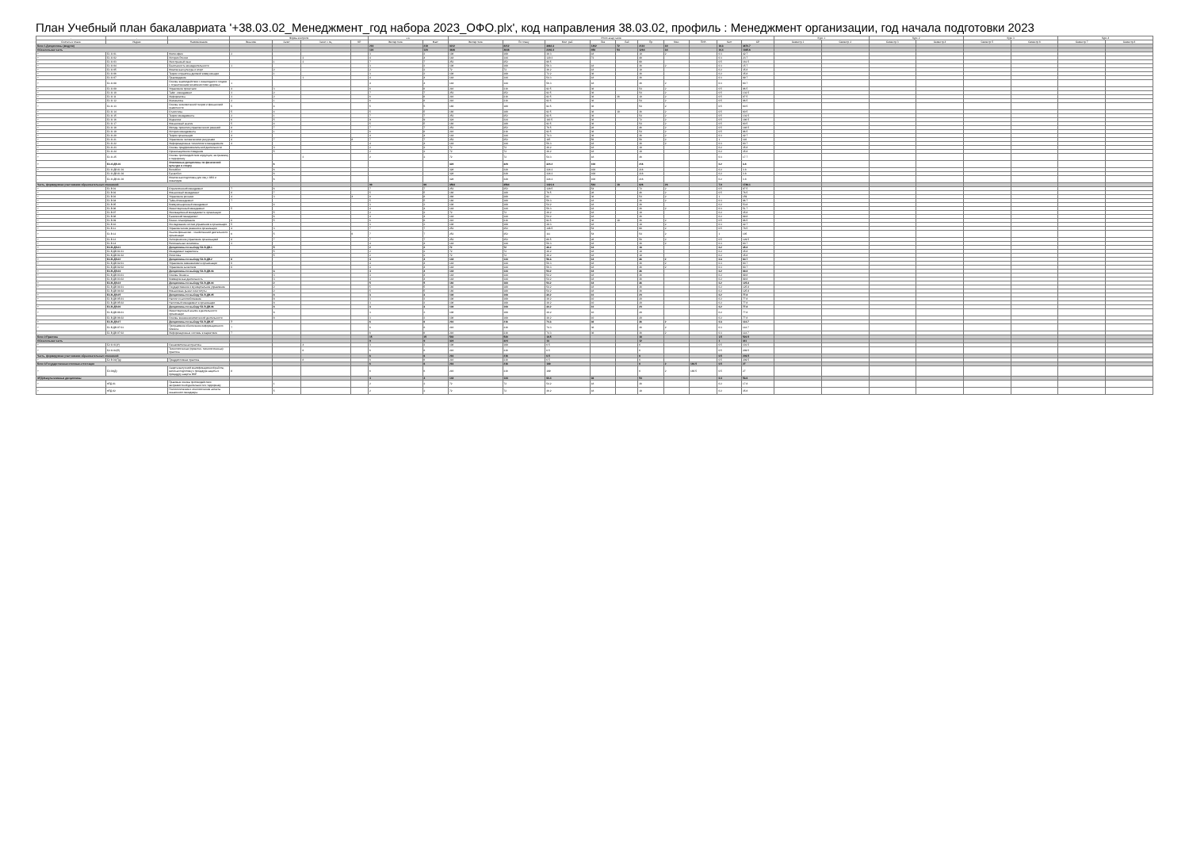План Учебный план бакалавриата '+38.03.02_Менеджмент_год набора 2023_ОФО.plx', код направления 38.03.02, профиль : Менеджмент организации, год начала подготовки 2023
| - | - | - | Форма контроля | | | | з.е. | | Итого акад.часов | | | | | | | | | | Курс 1 | | Курс 2 | | Курс 3 | | Курс 4 | |
| --- | --- | --- | --- | --- | --- | --- | --- | --- | --- | --- | --- | --- | --- | --- | --- | --- | --- | --- | --- | --- | --- | --- | --- | --- | --- | --- |
| Считать в плане | Индекс | Наименование | Экза мен | Зачет | Зачет с оц. | КР | Экспер тное | Факт | Экспер тное | По плану | Конт. раб. | Лек | Лаб | Пр | Конс | ПИА | Катт | СР | Семестр 1 | Семестр 2 | Семестр 3 | Семестр 4 | Семестр 5 | Семестр 6 | Семестр 7 | Семестр 8 |
| Блок 1.Дисциплины (модули) | | | | | | | 219 | 219 | 8212 | 8212 | 3662.3 | 1402 | 72 | 2110 | 30 | | 18.3 | 3670.7 | | | | | | | | |
| Обязательная часть | | | | | | | 120 | 120 | 4648 | 4648 | 2240.4 | 858 | 54 | 1284 | 34 | | 10.4 | 1935.6 | | | | | | | | |
| + | Б1.О.01 | Философия | 2 | | | | 3 | 3 | 108 | 108 | 38.3 | 18 | | 18 | 2 | | 0.3 | 42.7 | | | | | | | | |
| + | Б1.О.02 | История России | | | 2 | | 4 | 4 | 144 | 144 | 120.3 | 72 | | 48 | | | 0.3 | 23.7 | | | | | | | | |
| + | Б1.О.03 | Иностранный язык | | 1 | 2 | | 7 | 7 | 252 | 252 | 90.5 | | | 90 | | | 0.5 | 161.5 | | | | | | | | |
| + | Б1.О.04 | Безопасность жизнедеятельности | 1 | | | | 3 | 3 | 108 | 108 | 56.3 | 18 | | 36 | 2 | | 0.3 | 15.7 | | | | | | | | |
| + | Б1.О.05 | Физическая культура и спорт | | 2 | | | 2 | 2 | 72 | 72 | 36.2 | 18 | | 18 | | | 0.2 | 35.8 | | | | | | | | |
| + | Б1.О.06 | Теория и практика деловой коммуникации | | 1 | | | 3 | 3 | 108 | 108 | 72.2 | 36 | | 36 | | | 0.2 | 35.8 | | | | | | | | |
| + | Б1.О.07 | Правоведение | | | 1 | | 4 | 4 | 144 | 144 | 54.3 | 18 | | 36 | | | 0.3 | 89.7 | | | | | | | | |
| + | Б1.О.08 | Основы взаимодействия с инвалидами и лицами с ограниченными возможностями здоровья | 1 | | | | 4 | 4 | 144 | 144 | 56.3 | 18 | | 36 | 2 | | 0.3 | 60.7 | | | | | | | | |
| + | Б1.О.09 | Управление проектами | 4 | 3 | | | 6 | 6 | 216 | 216 | 92.5 | 36 | | 54 | 2 | | 0.5 | 96.5 | | | | | | | | |
| + | Б1.О.10 | Тайм - менеджмент | 3 | 2 | | | 7 | 7 | 252 | 252 | 92.5 | 36 | | 54 | 2 | | 0.5 | 132.5 | | | | | | | | |
| + | Б1.О.11 | Информатика | 3 | 2 | | | 6 | 6 | 216 | 216 | 92.5 | 36 | 36 | 18 | 2 | | 0.5 | 87.5 | | | | | | | | |
| + | Б1.О.12 | Математика | 2 | 1 | | | 6 | 6 | 216 | 216 | 92.5 | 36 | | 54 | 2 | | 0.5 | 96.5 | | | | | | | | |
| + | Б1.О.13 | Основы экономической теории и финансовой грамотности | 5 | 4 | | | 5 | 5 | 180 | 180 | 92.5 | 36 | | 54 | 2 | | 0.5 | 60.5 | | | | | | | | |
| + | Б1.О.14 | Статистика | 5 | 4 | | | 5 | 5 | 180 | 180 | 92.5 | 36 | 18 | 36 | 2 | | 0.5 | 60.5 | | | | | | | | |
| + | Б1.О.15 | Теория менеджмента | 2 | 1 | | | 7 | 7 | 252 | 252 | 92.5 | 36 | | 54 | 2 | | 0.5 | 132.5 | | | | | | | | |
| + | Б1.О.16 | Маркетинг | 6 | 5 | | | 9 | 9 | 324 | 324 | 110.5 | 36 | | 72 | 2 | | 0.5 | 186.5 | | | | | | | | |
| + | Б1.О.17 | Финансовый анализ | 5 | 4 | | | 5 | 5 | 180 | 180 | 92.5 | 36 | | 54 | 2 | | 0.5 | 60.5 | | | | | | | | |
| + | Б1.О.18 | Методы принятия управленческих решений | 8 | 7 | | | 7 | 7 | 252 | 252 | 76.5 | 28 | | 46 | 2 | | 0.5 | 148.5 | | | | | | | | |
| + | Б1.О.19 | История менеджмента | 2 | 1 | | | 6 | 6 | 216 | 216 | 92.5 | 36 | | 54 | 2 | | 0.5 | 96.5 | | | | | | | | |
| + | Б1.О.20 | Теория организации | 4 | | | | 4 | 4 | 144 | 144 | 74.3 | 36 | | 36 | 2 | | 0.3 | 42.7 | | | | | | | | |
| + | Б1.О.21 | Управление человеческими ресурсами | 8 | 7 | | 8 | 7 | 7 | 252 | 252 | 115 | 56 | | 56 | 2 | | 1 | 110 | | | | | | | | |
| + | Б1.О.22 | Информационные технологии в менеджменте | 4 | | | | 4 | 4 | 144 | 144 | 56.3 | 18 | | 36 | 2 | | 0.3 | 60.7 | | | | | | | | |
| + | Б1.О.23 | Основы предпринимательской деятельности | | 3 | | | 2 | 2 | 72 | 72 | 36.2 | 18 | | 18 | | | 0.2 | 35.8 | | | | | | | | |
| + | Б1.О.24 | Организационное поведение | | 5 | | | 2 | 2 | 72 | 72 | 36.2 | 18 | | 18 | | | 0.2 | 35.8 | | | | | | | | |
| + | Б1.О.25 | Основы противодействия коррупции, экстремизму и терроризму | | | 3 | | 2 | 2 | 72 | 72 | 54.3 | 18 | | 36 | | | 0.3 | 17.7 | | | | | | | | |
| + | Б1.О.ДВ.01 | Элективные дисциплины по физической культуре и спорту | | 6 | | | | | 328 | 328 | 324.2 | 108 | | 216 | | | 0.2 | 3.8 | | | | | | | | |
| + | Б1.О.ДВ.01.01 | Волейбол | | 6 | | | | | 328 | 328 | 324.2 | 108 | | 216 | | | 0.2 | 3.8 | | | | | | | | |
| - | Б1.О.ДВ.01.02 | Баскетбол | | 6 | | | | | 328 | 328 | 324.2 | 108 | | 216 | | | 0.2 | 3.8 | | | | | | | | |
| - | Б1.О.ДВ.01.03 | Физическая подготовка для лиц с ОВЗ и инвалидов | | 6 | | | | | 328 | 328 | 324.2 | 108 | | 216 | | | 0.2 | 3.8 | | | | | | | | |
| Часть, формируемая участниками образовательных отношений | | | | | | | 99 | 99 | 3564 | 3564 | 1421.9 | 544 | 18 | 826 | 26 | | 7.9 | 1746.1 | | | | | | | | |
| + | Б1.В.01 | Стратегический менеджмент | 7 | 6 | | | 7 | 7 | 252 | 252 | 128.5 | 54 | | 72 | 2 | | 0.5 | 87.5 | | | | | | | | |
| + | Б1.В.02 | Финансовый менеджмент | 8 | 7 | | | 5 | 5 | 180 | 180 | 76.5 | 28 | | 46 | 2 | | 0.5 | 76.5 | | | | | | | | |
| + | Б1.В.03 | Управление рисками | 4 | 3 | | 4 | 8 | 8 | 288 | 288 | 92 | 36 | | 54 | 2 | | 1 | 159 | | | | | | | | |
| + | Б1.В.04 | Тайный менеджмент | 7 | | | | 5 | 5 | 180 | 180 | 56.3 | 18 | | 36 | 2 | | 0.3 | 96.7 | | | | | | | | |
| + | Б1.В.05 | Коммуникационный менеджмент | | 4 | | | 3 | 3 | 108 | 108 | 54.2 | 18 | | 36 | | | 0.2 | 53.8 | | | | | | | | |
| + | Б1.В.06 | Инвестиционный менеджмент | 5 | | | | 4 | 4 | 144 | 144 | 56.3 | 18 | | 36 | 2 | | 0.3 | 51.7 | | | | | | | | |
| + | Б1.В.07 | Инновационный менеджмент в организации | | 5 | | | 2 | 2 | 72 | 72 | 36.2 | 18 | | 18 | | | 0.2 | 35.8 | | | | | | | | |
| + | Б1.В.08 | Банковский менеджмент | | 6 | | | 4 | 4 | 144 | 144 | 54.2 | 18 | | 36 | | | 0.2 | 89.8 | | | | | | | | |
| + | Б1.В.09 | Бизнес-планирование | 6 | 5 | | | 6 | 6 | 216 | 216 | 92.5 | 36 | 18 | 36 | 2 | | 0.5 | 96.5 | | | | | | | | |
| + | Б1.В.10 | Исследование систем управления в организации | 5 | | | | 3 | 3 | 108 | 108 | 38.3 | 18 | | 18 | 2 | | 0.3 | 42.7 | | | | | | | | |
| + | Б1.В.11 | Управленческие решения в организации | 4 | 3 | | | 7 | 7 | 252 | 252 | 146.5 | 54 | | 90 | 2 | | 0.5 | 78.5 | | | | | | | | |
| + | Б1.В.12 | Анализ финансово - хозяйственной деятельности организации | 6 | 5 | | 6 | 7 | 7 | 252 | 252 | 111 | 54 | | 54 | 2 | | 1 | 105 | | | | | | | | |
| + | Б1.В.13 | Антикризисное управление организацией | 8 | 7 | | | 7 | 7 | 252 | 252 | 86.5 | 28 | | 56 | 2 | | 0.5 | 129.5 | | | | | | | | |
| + | Б1.В.14 | Региональная экономика | 3 | | | | 4 | 4 | 144 | 144 | 56.3 | 18 | | 36 | 2 | | 0.3 | 60.7 | | | | | | | | |
| + | Б1.В.ДВ.01 | Дисциплины по выбору Б1.В.ДВ.1 | | 5 | | | 2 | 2 | 72 | 72 | 36.2 | 18 | | 18 | | | 0.2 | 35.8 | | | | | | | | |
| + | Б1.В.ДВ.01.01 | Менеджмент маркетинга | | 5 | | | 2 | 2 | 72 | 72 | 36.2 | 18 | | 18 | | | 0.2 | 35.8 | | | | | | | | |
| - | Б1.В.ДВ.01.02 | Логистика | | 5 | | | 2 | 2 | 72 | 72 | 36.2 | 18 | | 18 | | | 0.2 | 35.8 | | | | | | | | |
| + | Б1.В.ДВ.02 | Дисциплины по выбору Б1.В.ДВ.2 | 6 | | | | 4 | 4 | 144 | 144 | 56.3 | 18 | | 36 | 2 | | 0.3 | 60.7 | | | | | | | | |
| + | Б1.В.ДВ.02.01 | Управление изменениями в организации | 6 | | | | 4 | 4 | 144 | 144 | 56.3 | 18 | | 36 | 2 | | 0.3 | 60.7 | | | | | | | | |
| - | Б1.В.ДВ.02.02 | Управление качеством | 6 | | | | 4 | 4 | 144 | 144 | 56.3 | 18 | | 36 | 2 | | 0.3 | 60.7 | | | | | | | | |
| + | Б1.В.ДВ.03 | Дисциплины по выбору Б1.В.ДВ.03 | | 3 | | | 4 | 4 | 144 | 144 | 54.2 | 18 | | 36 | | | 0.2 | 89.8 | | | | | | | | |
| + | Б1.В.ДВ.03.01 | Основы бизнеса | | 3 | | | 4 | 4 | 144 | 144 | 54.2 | 18 | | 36 | | | 0.2 | 89.8 | | | | | | | | |
| - | Б1.В.ДВ.03.02 | Коммерческая деятельность | | 3 | | | 4 | 4 | 144 | 144 | 54.2 | 18 | | 36 | | | 0.2 | 89.8 | | | | | | | | |
| + | Б1.В.ДВ.04 | Дисциплины по выбору Б1.В.ДВ.04 | | 2 | | | 5 | 5 | 180 | 180 | 54.2 | 18 | | 36 | | | 0.2 | 125.8 | | | | | | | | |
| + | Б1.В.ДВ.04.01 | Государственное и муниципальное управление | | 2 | | | 5 | 5 | 180 | 180 | 54.2 | 18 | | 36 | | | 0.2 | 125.8 | | | | | | | | |
| - | Б1.В.ДВ.04.02 | Финансовые рынки и институты | | 2 | | | 5 | 5 | 180 | 180 | 54.2 | 18 | | 36 | | | 0.2 | 125.8 | | | | | | | | |
| + | Б1.В.ДВ.05 | Дисциплины по выбору Б1.В.ДВ.05 | | 8 | | | 3 | 3 | 108 | 108 | 30.2 | 10 | | 20 | | | 0.2 | 77.8 | | | | | | | | |
| + | Б1.В.ДВ.05.01 | Налоги и налогообложение | | 8 | | | 3 | 3 | 108 | 108 | 30.2 | 10 | | 20 | | | 0.2 | 77.8 | | | | | | | | |
| - | Б1.В.ДВ.05.02 | Налоговый менеджмент в организации | | 8 | | | 3 | 3 | 108 | 108 | 30.2 | 10 | | 20 | | | 0.2 | 77.8 | | | | | | | | |
| + | Б1.В.ДВ.06 | Дисциплины по выбору Б1.В.ДВ.06 | | 8 | | | 3 | 3 | 108 | 108 | 30.2 | 10 | | 20 | | | 0.2 | 77.8 | | | | | | | | |
| + | Б1.В.ДВ.06.01 | Инвестиционный анализ в деятельности организации | | 8 | | | 3 | 3 | 108 | 108 | 30.2 | 10 | | 20 | | | 0.2 | 77.8 | | | | | | | | |
| - | Б1.В.ДВ.06.02 | Основы внешнеэкономической деятельности | | 8 | | | 3 | 3 | 108 | 108 | 30.2 | 10 | | 20 | | | 0.2 | 77.8 | | | | | | | | |
| + | Б1.В.ДВ.07 | Дисциплины по выбору Б1.В.ДВ.07 | 7 | | | | 6 | 6 | 216 | 216 | 74.3 | 36 | | 36 | 2 | | 0.3 | 114.7 | | | | | | | | |
| + | Б1.В.ДВ.07.01 | Программное обеспечение информационного бизнеса | 7 | | | | 6 | 6 | 216 | 216 | 74.3 | 36 | | 36 | 2 | | 0.3 | 114.7 | | | | | | | | |
| - | Б1.В.ДВ.07.02 | Информационные системы в маркетинге | 7 | | | | 6 | 6 | 216 | 216 | 74.3 | 36 | | 36 | 2 | | 0.3 | 114.7 | | | | | | | | |
| Блок 2.Практика | | | | | | | 15 | 15 | 540 | 540 | 19.5 | | | 18 | | | 1.5 | 520.5 | | | | | | | | |
| Обязательная часть | | | | | | | 9 | 9 | 324 | 324 | 13 | | | 12 | | | 1 | 311 | | | | | | | | |
| + | Б2.О.01(У) | Ознакомительная практика | | | 4 | | 3 | 3 | 108 | 108 | 6.5 | | | 6 | | | 0.5 | 101.5 | | | | | | | | |
| + | Б2.О.02(П) | Технологическая (проектно- технологическая) практика | | | 6 | | 6 | 6 | 216 | 216 | 6.5 | | | 6 | | | 0.5 | 209.5 | | | | | | | | |
| Часть, формируемая участниками образовательных отношений | | | | | | | 6 | 6 | 216 | 216 | 6.5 | | | 6 | | | 0.5 | 209.5 | | | | | | | | |
| + | Б2.В.01(Пд) | Преддипломная практика | | | 8 | | 6 | 6 | 216 | 216 | 6.5 | | | 6 | | | 0.5 | 209.5 | | | | | | | | |
| Блок 3.Государственная итоговая аттестация | | | | | | | 6 | 6 | 216 | 216 | 189 | | | 6 | 2 | 180.5 | 0.5 | 27 | | | | | | | | |
| + | Б3.01(Д) | Защита выпускной квалификационной работы, включая подготовку к процедуре защиты и процедуру защиты ВКР | 8 | | | | 6 | 6 | 216 | 216 | 189 | | | 6 | 2 | 180.5 | 0.5 | 27 | | | | | | | | |
| ФТД.Факультативные дисциплины | | | | | | | 4 | 4 | 144 | 144 | 90.4 | 36 | | 54 | | | 0.4 | 53.6 | | | | | | | | |
| + | ФТД.01 | Правовые основы противодействия экстремистской деятельности и терроризму | | 1 | | | 2 | 2 | 72 | 72 | 54.2 | 18 | | 36 | | | 0.2 | 17.8 | | | | | | | | |
| + | ФТД.02 | Психологические и этнологические аспекты незаконного менеджера | | 5 | | | 2 | 2 | 72 | 72 | 36.2 | 18 | | 18 | | | 0.2 | 35.8 | | | | | | | | |